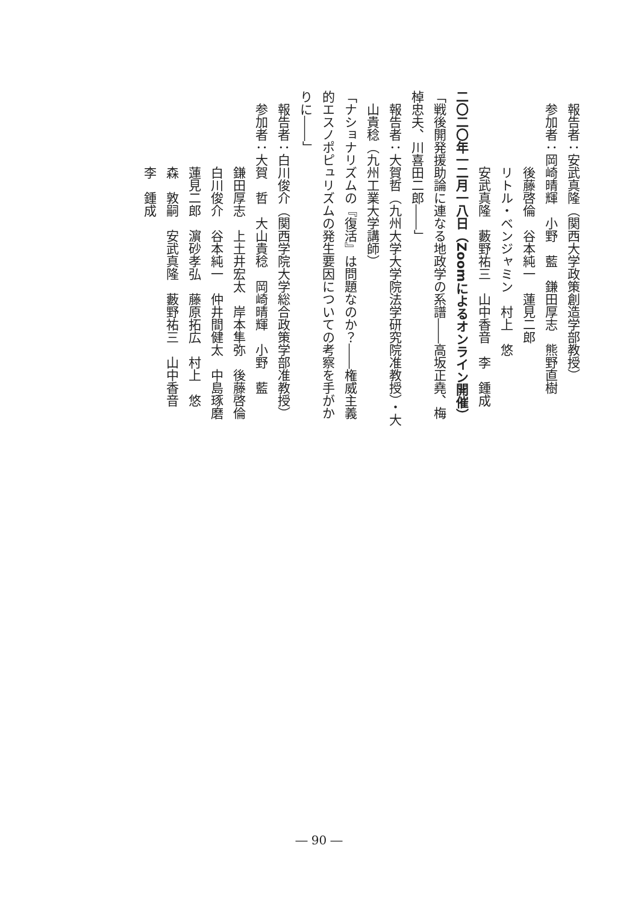報告者：安武真隆（関西大学政策創造学部教授）
参加者：岡崎晴輝　小野　藍　鎌田厚志　熊野直樹
後藤啓倫　谷本純一　蓮見二郎
リトル・ベンジャミン　村上　悠
安武真隆　藪野祐三　山中香音　李　鍾成
二〇二〇年一二月一八日（Zoomによるオンライン開催）
「戦後開発援助論に連なる地政学の系譜――高坂正堯、梅棹忠夫、川喜田二郎――」
報告者：大賀哲（九州大学大学院法学研究院准教授）・大山貴稔（九州工業大学講師）
「ナショナリズムの『復活』は問題なのか？――権威主義的エスノポピュリズムの発生要因についての考察を手がかりに――」
報告者：白川俊介（関西学院大学総合政策学部准教授）
参加者：大賀　哲　大山貴稔　岡崎晴輝　小野　藍
鎌田厚志　上土井宏太　岸本隼弥　後藤啓倫
白川俊介　谷本純一　仲井間健太　中島琢磨
蓮見二郎　濵砂孝弘　藤原拓広　村上　悠
森　敦嗣　安武真隆　藪野祐三　山中香音
李　鍾成
― 90 ―